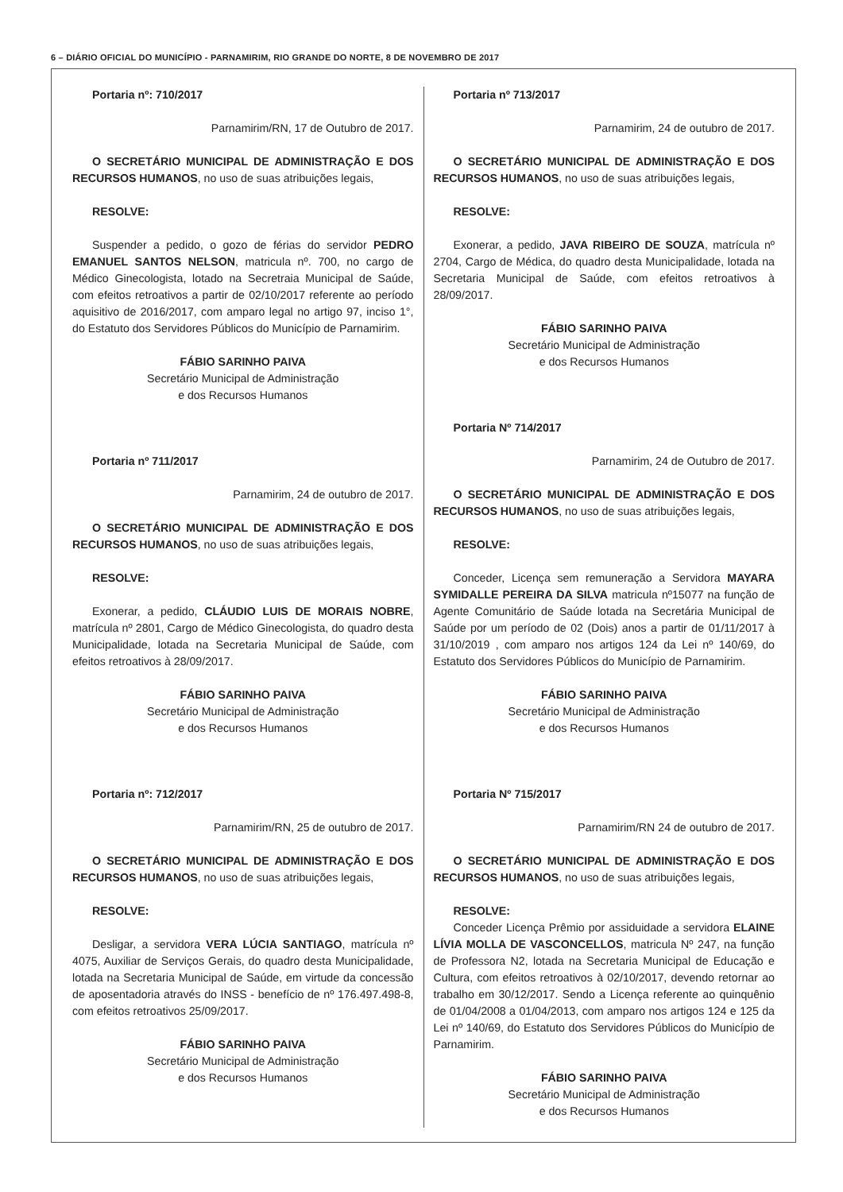6 – DIÁRIO OFICIAL DO MUNICÍPIO - PARNAMIRIM, RIO GRANDE DO NORTE, 8 DE NOVEMBRO DE 2017
Portaria nº: 710/2017
Parnamirim/RN, 17 de Outubro de 2017.
O SECRETÁRIO MUNICIPAL DE ADMINISTRAÇÃO E DOS RECURSOS HUMANOS, no uso de suas atribuições legais,
RESOLVE:
Suspender a pedido, o gozo de férias do servidor PEDRO EMANUEL SANTOS NELSON, matricula nº. 700, no cargo de Médico Ginecologista, lotado na Secretraia Municipal de Saúde, com efeitos retroativos a partir de 02/10/2017 referente ao período aquisitivo de 2016/2017, com amparo legal no artigo 97, inciso 1°, do Estatuto dos Servidores Públicos do Município de Parnamirim.
FÁBIO SARINHO PAIVA
Secretário Municipal de Administração
e dos Recursos Humanos
Portaria nº 711/2017
Parnamirim, 24 de outubro de 2017.
O SECRETÁRIO MUNICIPAL DE ADMINISTRAÇÃO E DOS RECURSOS HUMANOS, no uso de suas atribuições legais,
RESOLVE:
Exonerar, a pedido, CLÁUDIO LUIS DE MORAIS NOBRE, matrícula nº 2801, Cargo de Médico Ginecologista, do quadro desta Municipalidade, lotada na Secretaria Municipal de Saúde, com efeitos retroativos à 28/09/2017.
FÁBIO SARINHO PAIVA
Secretário Municipal de Administração
e dos Recursos Humanos
Portaria nº: 712/2017
Parnamirim/RN, 25 de outubro de 2017.
O SECRETÁRIO MUNICIPAL DE ADMINISTRAÇÃO E DOS RECURSOS HUMANOS, no uso de suas atribuições legais,
RESOLVE:
Desligar, a servidora VERA LÚCIA SANTIAGO, matrícula nº 4075, Auxiliar de Serviços Gerais, do quadro desta Municipalidade, lotada na Secretaria Municipal de Saúde, em virtude da concessão de aposentadoria através do INSS - benefício de nº 176.497.498-8, com efeitos retroativos 25/09/2017.
FÁBIO SARINHO PAIVA
Secretário Municipal de Administração
e dos Recursos Humanos
Portaria nº 713/2017
Parnamirim, 24 de outubro de 2017.
O SECRETÁRIO MUNICIPAL DE ADMINISTRAÇÃO E DOS RECURSOS HUMANOS, no uso de suas atribuições legais,
RESOLVE:
Exonerar, a pedido, JAVA RIBEIRO DE SOUZA, matrícula nº 2704, Cargo de Médica, do quadro desta Municipalidade, lotada na Secretaria Municipal de Saúde, com efeitos retroativos à 28/09/2017.
FÁBIO SARINHO PAIVA
Secretário Municipal de Administração
e dos Recursos Humanos
Portaria Nº 714/2017
Parnamirim, 24 de Outubro de 2017.
O SECRETÁRIO MUNICIPAL DE ADMINISTRAÇÃO E DOS RECURSOS HUMANOS, no uso de suas atribuições legais,
RESOLVE:
Conceder, Licença sem remuneração a Servidora MAYARA SYMIDALLE PEREIRA DA SILVA matricula nº15077 na função de Agente Comunitário de Saúde lotada na Secretária Municipal de Saúde por um período de 02 (Dois) anos a partir de 01/11/2017 à 31/10/2019 , com amparo nos artigos 124 da Lei nº 140/69, do Estatuto dos Servidores Públicos do Município de Parnamirim.
FÁBIO SARINHO PAIVA
Secretário Municipal de Administração
e dos Recursos Humanos
Portaria Nº 715/2017
Parnamirim/RN 24 de outubro de 2017.
O SECRETÁRIO MUNICIPAL DE ADMINISTRAÇÃO E DOS RECURSOS HUMANOS, no uso de suas atribuições legais,
RESOLVE:
Conceder Licença Prêmio por assiduidade a servidora ELAINE LÍVIA MOLLA DE VASCONCELLOS, matricula Nº 247, na função de Professora N2, lotada na Secretaria Municipal de Educação e Cultura, com efeitos retroativos à 02/10/2017, devendo retornar ao trabalho em 30/12/2017. Sendo a Licença referente ao quinquênio de 01/04/2008 a 01/04/2013, com amparo nos artigos 124 e 125 da Lei nº 140/69, do Estatuto dos Servidores Públicos do Município de Parnamirim.
FÁBIO SARINHO PAIVA
Secretário Municipal de Administração
e dos Recursos Humanos